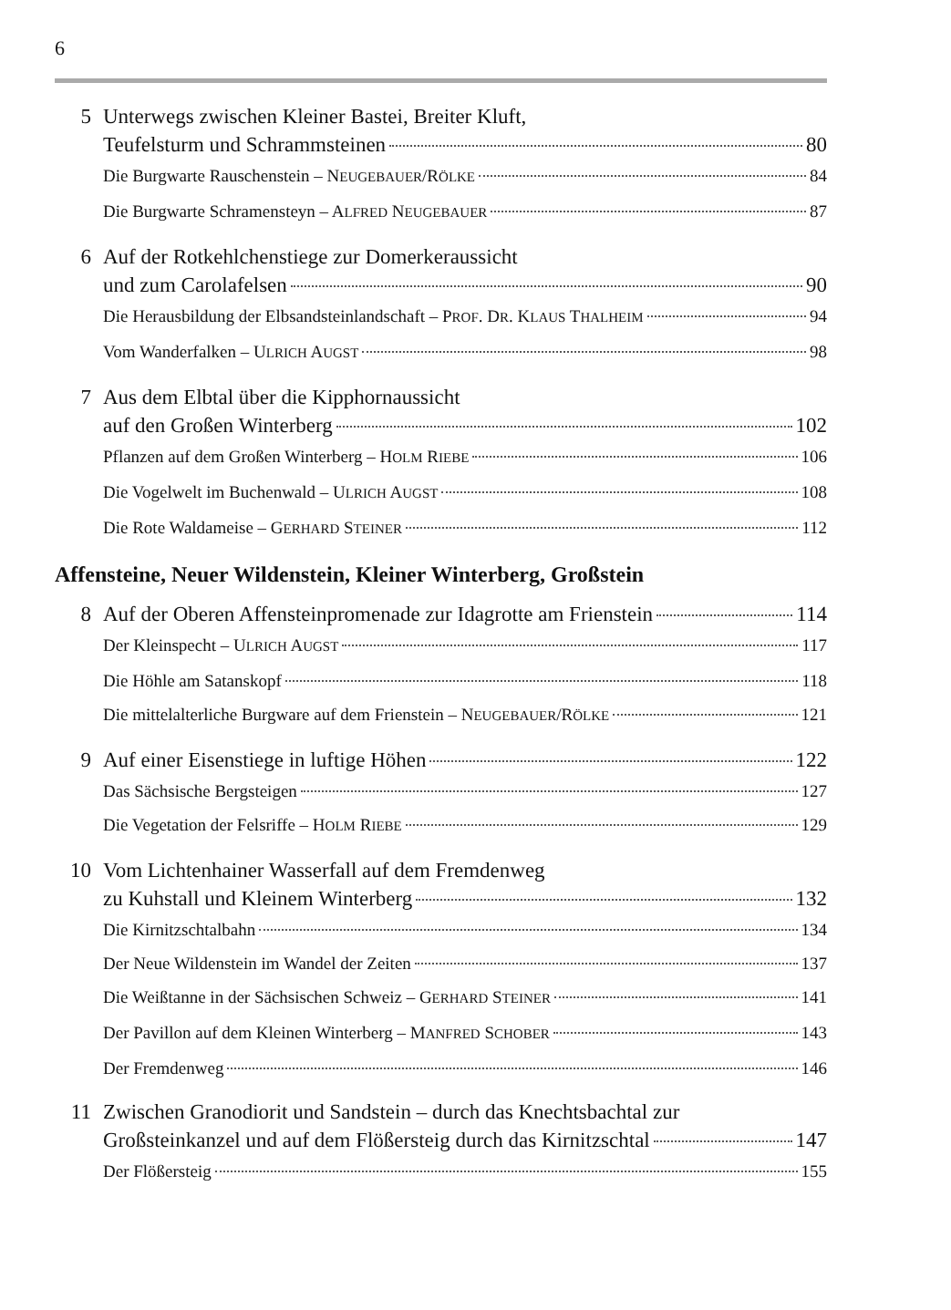6
5
Unterwegs zwischen Kleiner Bastei, Breiter Kluft,
Teufelsturm und Schrammsteinen 80
Die Burgwarte Rauschenstein – NEUGEBAUER/RÖLKE 84
Die Burgwarte Schramensteyn – ALFRED NEUGEBAUER 87
6
Auf der Rotkehlchenstiege zur Domerkeraussicht
und zum Carolafelsen 90
Die Herausbildung der Elbsandsteinlandschaft – PROF. DR. KLAUS THALHEIM 94
Vom Wanderfalken – ULRICH AUGST 98
7
Aus dem Elbtal über die Kipphornaussicht
auf den Großen Winterberg 102
Pflanzen auf dem Großen Winterberg – HOLM RIEBE 106
Die Vogelwelt im Buchenwald – ULRICH AUGST 108
Die Rote Waldameise – GERHARD STEINER 112
Affensteine, Neuer Wildenstein, Kleiner Winterberg, Großstein
8
Auf der Oberen Affensteinpromenade zur Idagrotte am Frienstein 114
Der Kleinspecht – ULRICH AUGST 117
Die Höhle am Satanskopf 118
Die mittelalterliche Burgware auf dem Frienstein – NEUGEBAUER/RÖLKE 121
9
Auf einer Eisenstiege in luftige Höhen 122
Das Sächsische Bergsteigen 127
Die Vegetation der Felsriffe – HOLM RIEBE 129
10
Vom Lichtenhainer Wasserfall auf dem Fremdenweg
zu Kuhstall und Kleinem Winterberg 132
Die Kirnitzschtalbahn 134
Der Neue Wildenstein im Wandel der Zeiten 137
Die Weißtanne in der Sächsischen Schweiz – GERHARD STEINER 141
Der Pavillon auf dem Kleinen Winterberg – MANFRED SCHOBER 143
Der Fremdenweg 146
11
Zwischen Granodiorit und Sandstein – durch das Knechtsbachtal zur
Großsteinkanzel und auf dem Flößersteig durch das Kirnitzschtal 147
Der Flößersteig 155